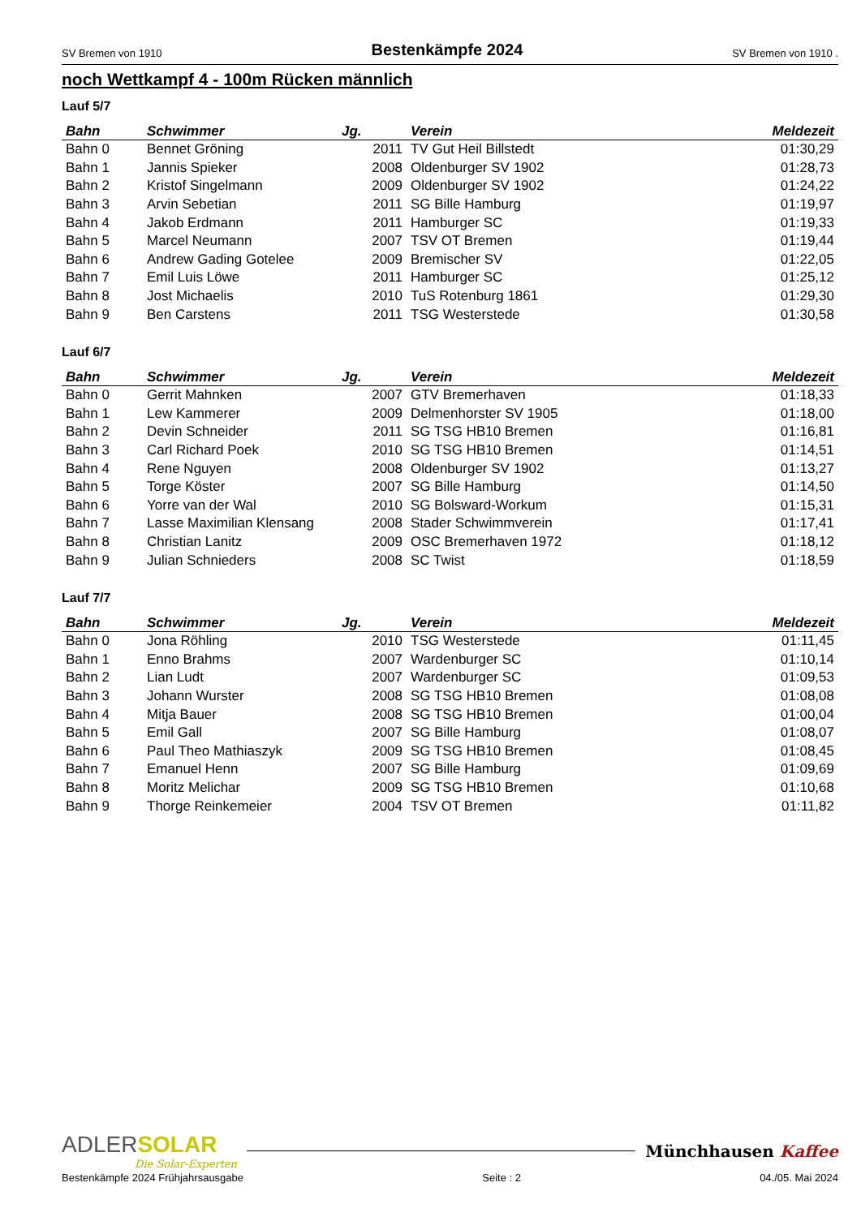SV Bremen von 1910 Bestenkämpfe 2024 SV Bremen von 1910 .
noch Wettkampf 4 - 100m Rücken männlich
Lauf 5/7
| Bahn | Schwimmer | Jg. | Verein | Meldezeit |
| --- | --- | --- | --- | --- |
| Bahn 0 | Bennet Gröning | 2011 | TV Gut Heil Billstedt | 01:30,29 |
| Bahn 1 | Jannis Spieker | 2008 | Oldenburger SV 1902 | 01:28,73 |
| Bahn 2 | Kristof Singelmann | 2009 | Oldenburger SV 1902 | 01:24,22 |
| Bahn 3 | Arvin Sebetian | 2011 | SG Bille Hamburg | 01:19,97 |
| Bahn 4 | Jakob Erdmann | 2011 | Hamburger SC | 01:19,33 |
| Bahn 5 | Marcel Neumann | 2007 | TSV OT Bremen | 01:19,44 |
| Bahn 6 | Andrew Gading Gotelee | 2009 | Bremischer SV | 01:22,05 |
| Bahn 7 | Emil Luis Löwe | 2011 | Hamburger SC | 01:25,12 |
| Bahn 8 | Jost Michaelis | 2010 | TuS Rotenburg 1861 | 01:29,30 |
| Bahn 9 | Ben Carstens | 2011 | TSG Westerstede | 01:30,58 |
Lauf 6/7
| Bahn | Schwimmer | Jg. | Verein | Meldezeit |
| --- | --- | --- | --- | --- |
| Bahn 0 | Gerrit Mahnken | 2007 | GTV Bremerhaven | 01:18,33 |
| Bahn 1 | Lew Kammerer | 2009 | Delmenhorster SV 1905 | 01:18,00 |
| Bahn 2 | Devin Schneider | 2011 | SG TSG HB10 Bremen | 01:16,81 |
| Bahn 3 | Carl Richard Poek | 2010 | SG TSG HB10 Bremen | 01:14,51 |
| Bahn 4 | Rene Nguyen | 2008 | Oldenburger SV 1902 | 01:13,27 |
| Bahn 5 | Torge Köster | 2007 | SG Bille Hamburg | 01:14,50 |
| Bahn 6 | Yorre van der Wal | 2010 | SG Bolsward-Workum | 01:15,31 |
| Bahn 7 | Lasse Maximilian Klensang | 2008 | Stader Schwimmverein | 01:17,41 |
| Bahn 8 | Christian Lanitz | 2009 | OSC Bremerhaven 1972 | 01:18,12 |
| Bahn 9 | Julian Schnieders | 2008 | SC Twist | 01:18,59 |
Lauf 7/7
| Bahn | Schwimmer | Jg. | Verein | Meldezeit |
| --- | --- | --- | --- | --- |
| Bahn 0 | Jona Röhling | 2010 | TSG Westerstede | 01:11,45 |
| Bahn 1 | Enno Brahms | 2007 | Wardenburger SC | 01:10,14 |
| Bahn 2 | Lian Ludt | 2007 | Wardenburger SC | 01:09,53 |
| Bahn 3 | Johann Wurster | 2008 | SG TSG HB10 Bremen | 01:08,08 |
| Bahn 4 | Mitja Bauer | 2008 | SG TSG HB10 Bremen | 01:00,04 |
| Bahn 5 | Emil Gall | 2007 | SG Bille Hamburg | 01:08,07 |
| Bahn 6 | Paul Theo Mathiaszyk | 2009 | SG TSG HB10 Bremen | 01:08,45 |
| Bahn 7 | Emanuel Henn | 2007 | SG Bille Hamburg | 01:09,69 |
| Bahn 8 | Moritz Melichar | 2009 | SG TSG HB10 Bremen | 01:10,68 |
| Bahn 9 | Thorge Reinkemeier | 2004 | TSV OT Bremen | 01:11,82 |
ADLER SOLAR
Die Solar-Experten
Münchhausen Kaffee
Bestenkämpfe 2024 Frühjahrsausgabe Seite : 2 04./05. Mai 2024